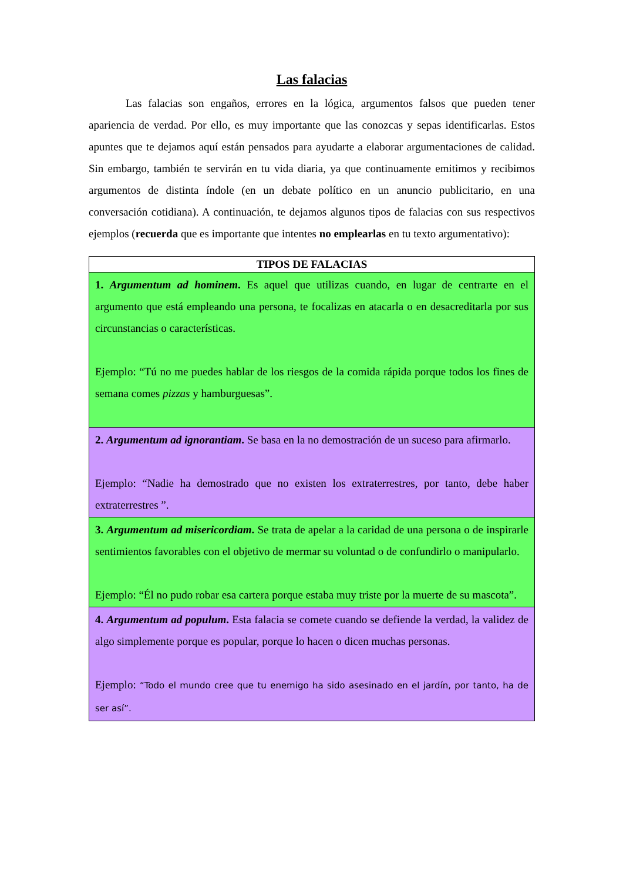Las falacias
Las falacias son engaños, errores en la lógica, argumentos falsos que pueden tener apariencia de verdad. Por ello, es muy importante que las conozcas y sepas identificarlas. Estos apuntes que te dejamos aquí están pensados para ayudarte a elaborar argumentaciones de calidad. Sin embargo, también te servirán en tu vida diaria, ya que continuamente emitimos y recibimos argumentos de distinta índole (en un debate político en un anuncio publicitario, en una conversación cotidiana). A continuación, te dejamos algunos tipos de falacias con sus respectivos ejemplos (recuerda que es importante que intentes no emplearlas en tu texto argumentativo):
| TIPOS DE FALACIAS |
| --- |
| 1. Argumentum ad hominem . Es aquel que utilizas cuando, en lugar de centrarte en el argumento que está empleando una persona, te focalizas en atacarla o en desacreditarla por sus circunstancias o características. Ejemplo: “Tú no me puedes hablar de los riesgos de la comida rápida porque todos los fines de semana comes pizzas y hamburguesas”. |
| 2. Argumentum ad ignorantiam . Se basa en la no demostración de un suceso para afirmarlo. Ejemplo: “Nadie ha demostrado que no existen los extraterrestres, por tanto, debe haber extraterrestres ”. |
| 3. Argumentum ad misericordiam . Se trata de apelar a la caridad de una persona o de inspirarle sentimientos favorables con el objetivo de mermar su voluntad o de confundirlo o manipularlo. Ejemplo: “Él no pudo robar esa cartera porque estaba muy triste por la muerte de su mascota”. |
| 4. Argumentum ad populum . Esta falacia se comete cuando se defiende la verdad, la validez de algo simplemente porque es popular, porque lo hacen o dicen muchas personas. Ejemplo: “Todo el mundo cree que tu enemigo ha sido asesinado en el jardín, por tanto, ha de ser así”. |